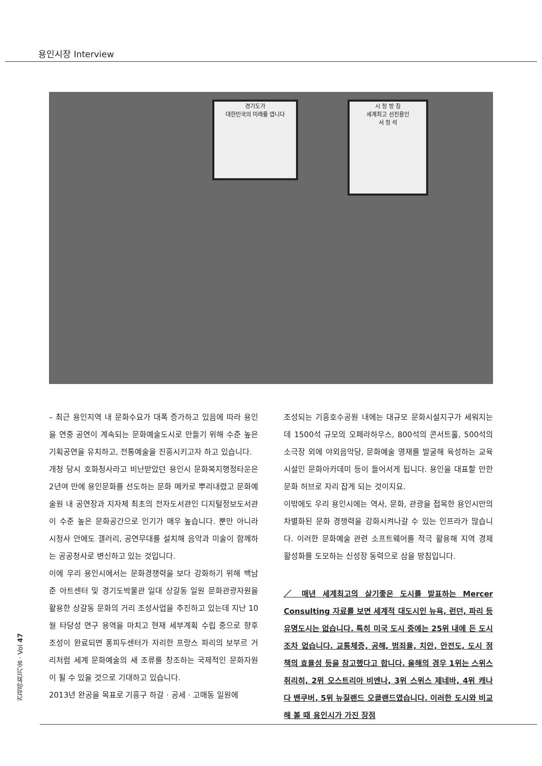용인시장 Interview
경기도가
대한민국의 미래를 엽니다
시 정 방 침
세계최고 선진용인
서 정 석
– 최근 용인지역 내 문화수요가 대폭 증가하고 있음에 따라 용인을 연중 공연이 계속되는 문화예술도시로 만들기 위해 수준 높은 기획공연을 유치하고, 전통예술을 진흥시키고자 하고 있습니다.
개청 당시 호화청사라고 비난받았던 용인시 문화복지행정타운은 2년여 만에 용인문화를 선도하는 문화 메카로 뿌리내렸고 문화예술원 내 공연장과 지자체 최초의 전자도서관인 디지털정보도서관이 수준 높은 문화공간으로 인기가 매우 높습니다. 뿐만 아니라 시청사 안에도 갤러리, 공연무대를 설치해 음악과 미술이 함께하는 공공청사로 변신하고 있는 것입니다.
이에 우리 용인시에서는 문화경쟁력을 보다 강화하기 위해 백남준 아트센터 및 경기도박물관 일대 상갈동 일원 문화관광자원을 활용한 상갈동 문화의 거리 조성사업을 추진하고 있는데 지난 10월 타당성 연구 용역을 마치고 현재 세부계획 수립 중으로 향후 조성이 완료되면 퐁피두센터가 자리한 프랑스 파리의 보부르 거리처럼 세계 문화예술의 새 조류를 창조하는 국제적인 문화자원이 될 수 있을 것으로 기대하고 있습니다.
2013년 완공을 목표로 기흥구 하갈 · 공세 · 고매동 일원에
조성되는 기흥호수공원 내에는 대규모 문화시설지구가 세워지는데 1500석 규모의 오페라하우스, 800석의 콘서트홀, 500석의 소극장 외에 야외음악당, 문화예술 영재를 발굴해 육성하는 교육시설인 문화아카데미 등이 들어서게 됩니다. 용인을 대표할 만한 문화 허브로 자리 잡게 되는 것이지요.
이밖에도 우리 용인시에는 역사, 문화, 관광을 접목한 용인시만의 차별화된 문화 경쟁력을 강화시켜나갈 수 있는 인프라가 많습니다. 이러한 문화예술 관련 소프트웨어를 적극 활용해 지역 경제 활성화를 도모하는 신성장 동력으로 삼을 방침입니다.
／ 매년 세계최고의 살기좋은 도시를 발표하는 Mercer Consulting 자료를 보면 세계적 대도시인 뉴욕, 런던, 파리 등 유명도시는 없습니다. 특히 미국 도시 중에는 25위 내에 든 도시조차 없습니다. 교통체증, 공해, 범죄율, 치안, 안전도, 도시 정책의 효율성 등을 참고했다고 합니다. 올해의 경우 1위는 스위스 취리히, 2위 오스트리아 비엔나, 3위 스위스 제네바, 4위 캐나다 밴쿠버, 5위 뉴질랜드 오클랜드였습니다. 이러한 도시와 비교해 볼 때 용인시가 가진 장점
건설안전기술 · Vol 47